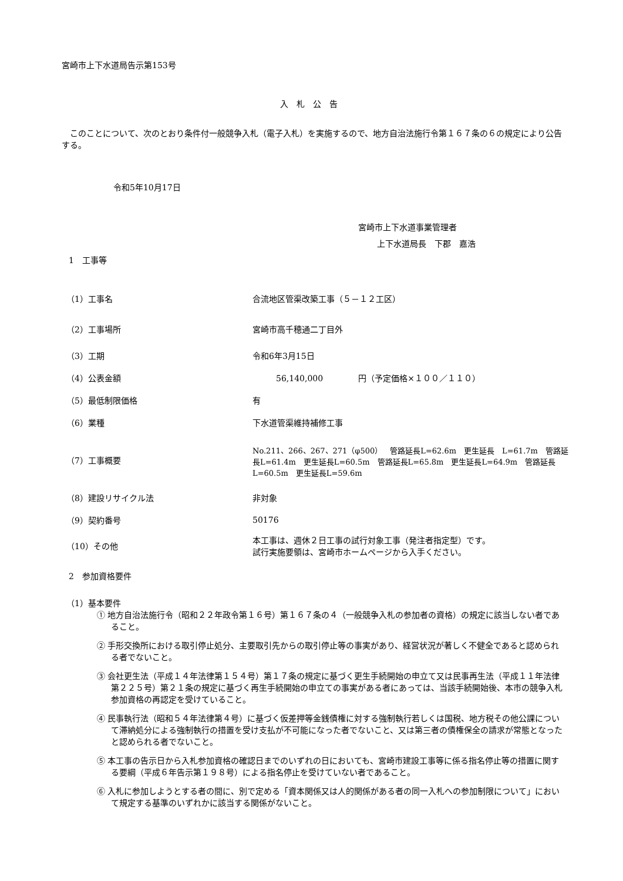宮崎市上下水道局告示第153号
入札公告
　このことについて、次のとおり条件付一般競争入札（電子入札）を実施するので、地方自治法施行令第１６７条の６の規定により公告する。
令和5年10月17日
宮崎市上下水道事業管理者
上下水道局長　下郡　嘉浩
1　工事等
| （1）工事名 | 合流地区管渠改築工事（５－１２工区） |
| （2）工事場所 | 宮崎市高千穂通二丁目外 |
| （3）工期 | 令和6年3月15日 |
| （4）公表金額 | 56,140,000 円（予定価格×１００／１１０） |
| （5）最低制限価格 | 有 |
| （6）業種 | 下水道管渠維持補修工事 |
| （7）工事概要 | No.211、266、267、271（φ500） 管路延長L=62.6m 更生延長 L=61.7m 管路延長L=61.4m 更生延長L=60.5m 管路延長L=65.8m 更生延長L=64.9m 管路延長L=60.5m 更生延長L=59.6m |
| （8）建設リサイクル法 | 非対象 |
| （9）契約番号 | 50176 |
| （10）その他 | 本工事は、週休２日工事の試行対象工事（発注者指定型）です。 試行実施要領は、宮崎市ホームページから入手ください。 |
2　参加資格要件
（1）基本要件
① 地方自治法施行令（昭和２２年政令第１６号）第１６７条の４（一般競争入札の参加者の資格）の規定に該当しない者であること。
② 手形交換所における取引停止処分、主要取引先からの取引停止等の事実があり、経営状況が著しく不健全であると認められる者でないこと。
③ 会社更生法（平成１４年法律第１５４号）第１７条の規定に基づく更生手続開始の申立て又は民事再生法（平成１１年法律第２２５号）第２１条の規定に基づく再生手続開始の申立ての事実がある者にあっては、当該手続開始後、本市の競争入札参加資格の再認定を受けていること。
④ 民事執行法（昭和５４年法律第４号）に基づく仮差押等金銭債権に対する強制執行若しくは国税、地方税その他公課について滞納処分による強制執行の措置を受け支払が不可能になった者でないこと、又は第三者の債権保全の請求が常態となったと認められる者でないこと。
⑤ 本工事の告示日から入札参加資格の確認日までのいずれの日においても、宮崎市建設工事等に係る指名停止等の措置に関する要綱（平成６年告示第１９８号）による指名停止を受けていない者であること。
⑥ 入札に参加しようとする者の間に、別で定める「資本関係又は人的関係がある者の同一入札への参加制限について」において規定する基準のいずれかに該当する関係がないこと。